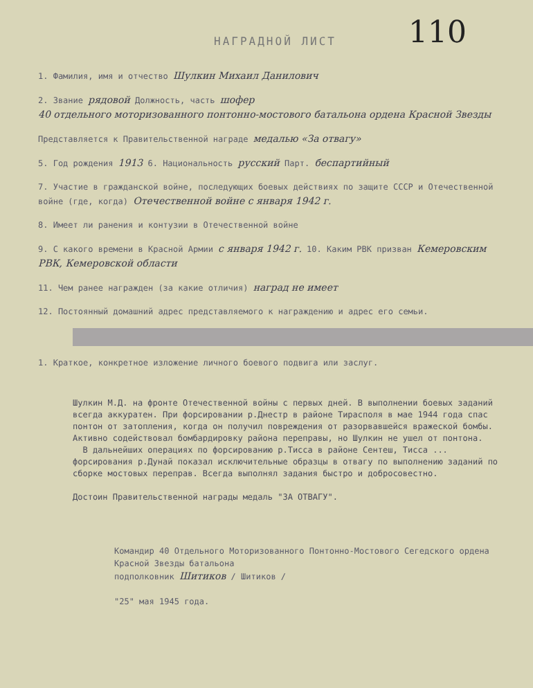110
НАГРАДНОЙ ЛИСТ
1. Фамилия, имя и отчество Шулкин Михаил Данилович
2. Звание рядовой Должность, часть шофер
40 отдельного моторизованного понтонно-мостового батальона ордена Красной Звезды
Представляется к Правительственной награде медалью «За отвагу»
5. Год рождения 1913 6. Национальность русский Парт. беспартийный
7. Участие в гражданской войне, последующих боевых действиях по защите СССР и Отечественной войне (где, когда) Отечественной войне с января 1942 г.
8. Имеет ли ранения и контузии в Отечественной войне
9. С какого времени в Красной Армии с января 1942 г. 10. Каким РВК призван Кемеровским РВК, Кемеровской области
11. Чем ранее награжден (за какие отличия) наград не имеет
12. Постоянный домашний адрес представляемого к награждению и адрес его семьи.
1. Краткое, конкретное изложение личного боевого подвига или заслуг.
Шулкин М.Д. на фронте Отечественной войны с первых дней. В выполнении боевых заданий всегда аккуратен. При форсировании р.Днестр в районе Тирасполя в мае 1944 года спас понтон от затопления, когда он получил повреждения от разорвавшейся вражеской бомбы. Активно содействовал бомбардировку района переправы, но Шулкин не ушел от понтона.
В дальнейших операциях по форсированию р.Тисса в районе Сентеш, Тисса ... форсирования р.Дунай показал исключительные образцы в отвагу по выполнению заданий по сборке мостовых переправ. Всегда выполнял задания быстро и добросовестно.
Достоин Правительственной награды медаль "ЗА ОТВАГУ".
Командир 40 Отдельного Моторизованного Понтонно-Мостового Сегедского ордена Красной Звезды батальона
подполковник Шитиков / Шитиков /
"25" мая 1945 года.